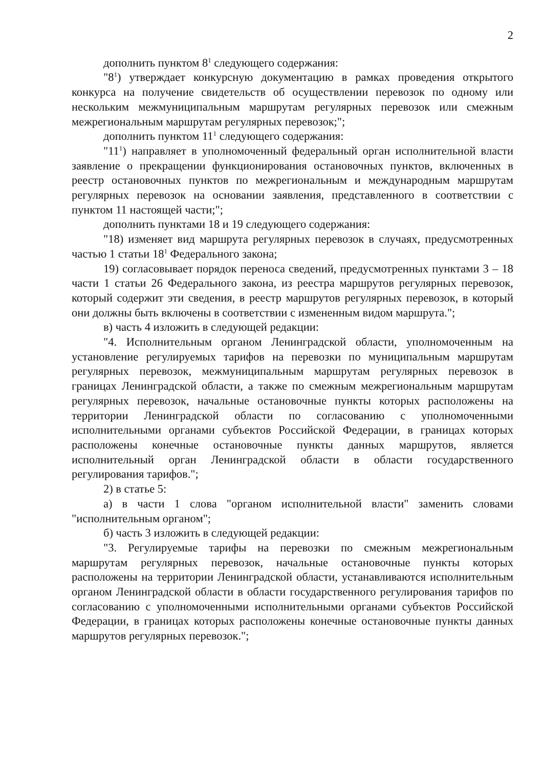2
дополнить пунктом 8<sup>1</sup> следующего содержания:
"8<sup>1</sup>) утверждает конкурсную документацию в рамках проведения открытого конкурса на получение свидетельств об осуществлении перевозок по одному или нескольким межмуниципальным маршрутам регулярных перевозок или смежным межрегиональным маршрутам регулярных перевозок;";
дополнить пунктом 11<sup>1</sup> следующего содержания:
"11<sup>1</sup>) направляет в уполномоченный федеральный орган исполнительной власти заявление о прекращении функционирования остановочных пунктов, включенных в реестр остановочных пунктов по межрегиональным и международным маршрутам регулярных перевозок на основании заявления, представленного в соответствии с пунктом 11 настоящей части;";
дополнить пунктами 18 и 19 следующего содержания:
"18) изменяет вид маршрута регулярных перевозок в случаях, предусмотренных частью 1 статьи 18<sup>1</sup> Федерального закона;
19) согласовывает порядок переноса сведений, предусмотренных пунктами 3 – 18 части 1 статьи 26 Федерального закона, из реестра маршрутов регулярных перевозок, который содержит эти сведения, в реестр маршрутов регулярных перевозок, в который они должны быть включены в соответствии с измененным видом маршрута.";
в) часть 4 изложить в следующей редакции:
"4. Исполнительным органом Ленинградской области, уполномоченным на установление регулируемых тарифов на перевозки по муниципальным маршрутам регулярных перевозок, межмуниципальным маршрутам регулярных перевозок в границах Ленинградской области, а также по смежным межрегиональным маршрутам регулярных перевозок, начальные остановочные пункты которых расположены на территории Ленинградской области по согласованию с уполномоченными исполнительными органами субъектов Российской Федерации, в границах которых расположены конечные остановочные пункты данных маршрутов, является исполнительный орган Ленинградской области в области государственного регулирования тарифов.";
2) в статье 5:
а) в части 1 слова "органом исполнительной власти" заменить словами "исполнительным органом";
б) часть 3 изложить в следующей редакции:
"3. Регулируемые тарифы на перевозки по смежным межрегиональным маршрутам регулярных перевозок, начальные остановочные пункты которых расположены на территории Ленинградской области, устанавливаются исполнительным органом Ленинградской области в области государственного регулирования тарифов по согласованию с уполномоченными исполнительными органами субъектов Российской Федерации, в границах которых расположены конечные остановочные пункты данных маршрутов регулярных перевозок.";